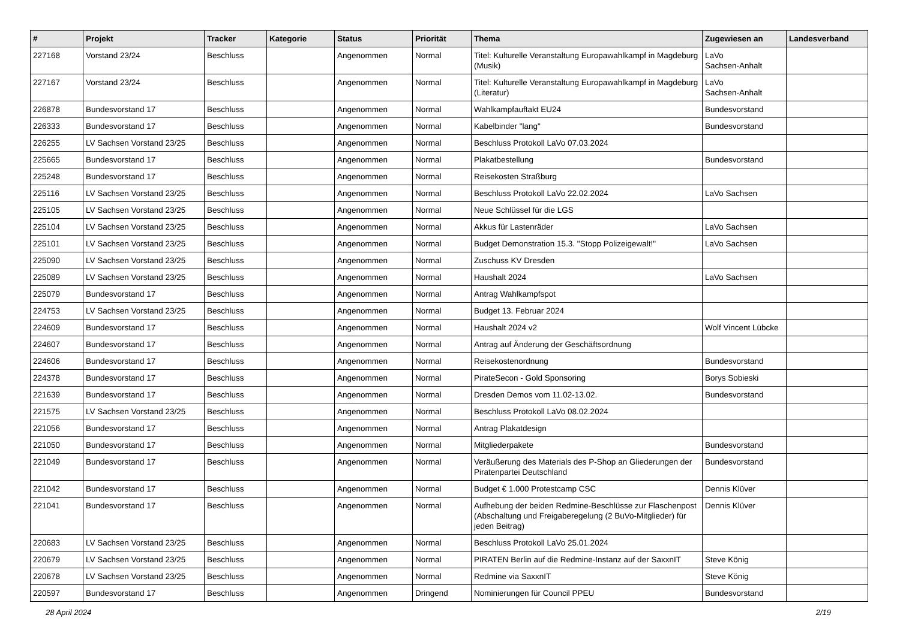| # | Projekt | Tracker | Kategorie | Status | Priorität | Thema | Zugewiesen an | Landesverband |
| --- | --- | --- | --- | --- | --- | --- | --- | --- |
| 227168 | Vorstand 23/24 | Beschluss | | Angenommen | Normal | Titel: Kulturelle Veranstaltung Europawahlkampf in Magdeburg (Musik) | LaVo Sachsen-Anhalt | |
| 227167 | Vorstand 23/24 | Beschluss | | Angenommen | Normal | Titel: Kulturelle Veranstaltung Europawahlkampf in Magdeburg (Literatur) | LaVo Sachsen-Anhalt | |
| 226878 | Bundesvorstand 17 | Beschluss | | Angenommen | Normal | Wahlkampfauftakt EU24 | Bundesvorstand | |
| 226333 | Bundesvorstand 17 | Beschluss | | Angenommen | Normal | Kabelbinder "lang" | Bundesvorstand | |
| 226255 | LV Sachsen Vorstand 23/25 | Beschluss | | Angenommen | Normal | Beschluss Protokoll LaVo 07.03.2024 | | |
| 225665 | Bundesvorstand 17 | Beschluss | | Angenommen | Normal | Plakatbestellung | Bundesvorstand | |
| 225248 | Bundesvorstand 17 | Beschluss | | Angenommen | Normal | Reisekosten Straßburg | | |
| 225116 | LV Sachsen Vorstand 23/25 | Beschluss | | Angenommen | Normal | Beschluss Protokoll LaVo 22.02.2024 | LaVo Sachsen | |
| 225105 | LV Sachsen Vorstand 23/25 | Beschluss | | Angenommen | Normal | Neue Schlüssel für die LGS | | |
| 225104 | LV Sachsen Vorstand 23/25 | Beschluss | | Angenommen | Normal | Akkus für Lastenräder | LaVo Sachsen | |
| 225101 | LV Sachsen Vorstand 23/25 | Beschluss | | Angenommen | Normal | Budget Demonstration 15.3. "Stopp Polizeigewalt!" | LaVo Sachsen | |
| 225090 | LV Sachsen Vorstand 23/25 | Beschluss | | Angenommen | Normal | Zuschuss KV Dresden | | |
| 225089 | LV Sachsen Vorstand 23/25 | Beschluss | | Angenommen | Normal | Haushalt 2024 | LaVo Sachsen | |
| 225079 | Bundesvorstand 17 | Beschluss | | Angenommen | Normal | Antrag Wahlkampfspot | | |
| 224753 | LV Sachsen Vorstand 23/25 | Beschluss | | Angenommen | Normal | Budget 13. Februar 2024 | | |
| 224609 | Bundesvorstand 17 | Beschluss | | Angenommen | Normal | Haushalt 2024 v2 | Wolf Vincent Lübcke | |
| 224607 | Bundesvorstand 17 | Beschluss | | Angenommen | Normal | Antrag auf Änderung der Geschäftsordnung | | |
| 224606 | Bundesvorstand 17 | Beschluss | | Angenommen | Normal | Reisekostenordnung | Bundesvorstand | |
| 224378 | Bundesvorstand 17 | Beschluss | | Angenommen | Normal | PirateSecon - Gold Sponsoring | Borys Sobieski | |
| 221639 | Bundesvorstand 17 | Beschluss | | Angenommen | Normal | Dresden Demos vom 11.02-13.02. | Bundesvorstand | |
| 221575 | LV Sachsen Vorstand 23/25 | Beschluss | | Angenommen | Normal | Beschluss Protokoll LaVo 08.02.2024 | | |
| 221056 | Bundesvorstand 17 | Beschluss | | Angenommen | Normal | Antrag Plakatdesign | | |
| 221050 | Bundesvorstand 17 | Beschluss | | Angenommen | Normal | Mitgliederpakete | Bundesvorstand | |
| 221049 | Bundesvorstand 17 | Beschluss | | Angenommen | Normal | Veräußerung des Materials des P-Shop an Gliederungen der Piratenpartei Deutschland | Bundesvorstand | |
| 221042 | Bundesvorstand 17 | Beschluss | | Angenommen | Normal | Budget € 1.000 Protestcamp CSC | Dennis Klüver | |
| 221041 | Bundesvorstand 17 | Beschluss | | Angenommen | Normal | Aufhebung der beiden Redmine-Beschlüsse zur Flaschenpost (Abschaltung und Freigaberegelung (2 BuVo-Mitglieder) für jeden Beitrag) | Dennis Klüver | |
| 220683 | LV Sachsen Vorstand 23/25 | Beschluss | | Angenommen | Normal | Beschluss Protokoll LaVo 25.01.2024 | | |
| 220679 | LV Sachsen Vorstand 23/25 | Beschluss | | Angenommen | Normal | PIRATEN Berlin auf die Redmine-Instanz auf der SaxxnIT | Steve König | |
| 220678 | LV Sachsen Vorstand 23/25 | Beschluss | | Angenommen | Normal | Redmine via SaxxnIT | Steve König | |
| 220597 | Bundesvorstand 17 | Beschluss | | Angenommen | Dringend | Nominierungen für Council PPEU | Bundesvorstand | |
28 April 2024 2/19